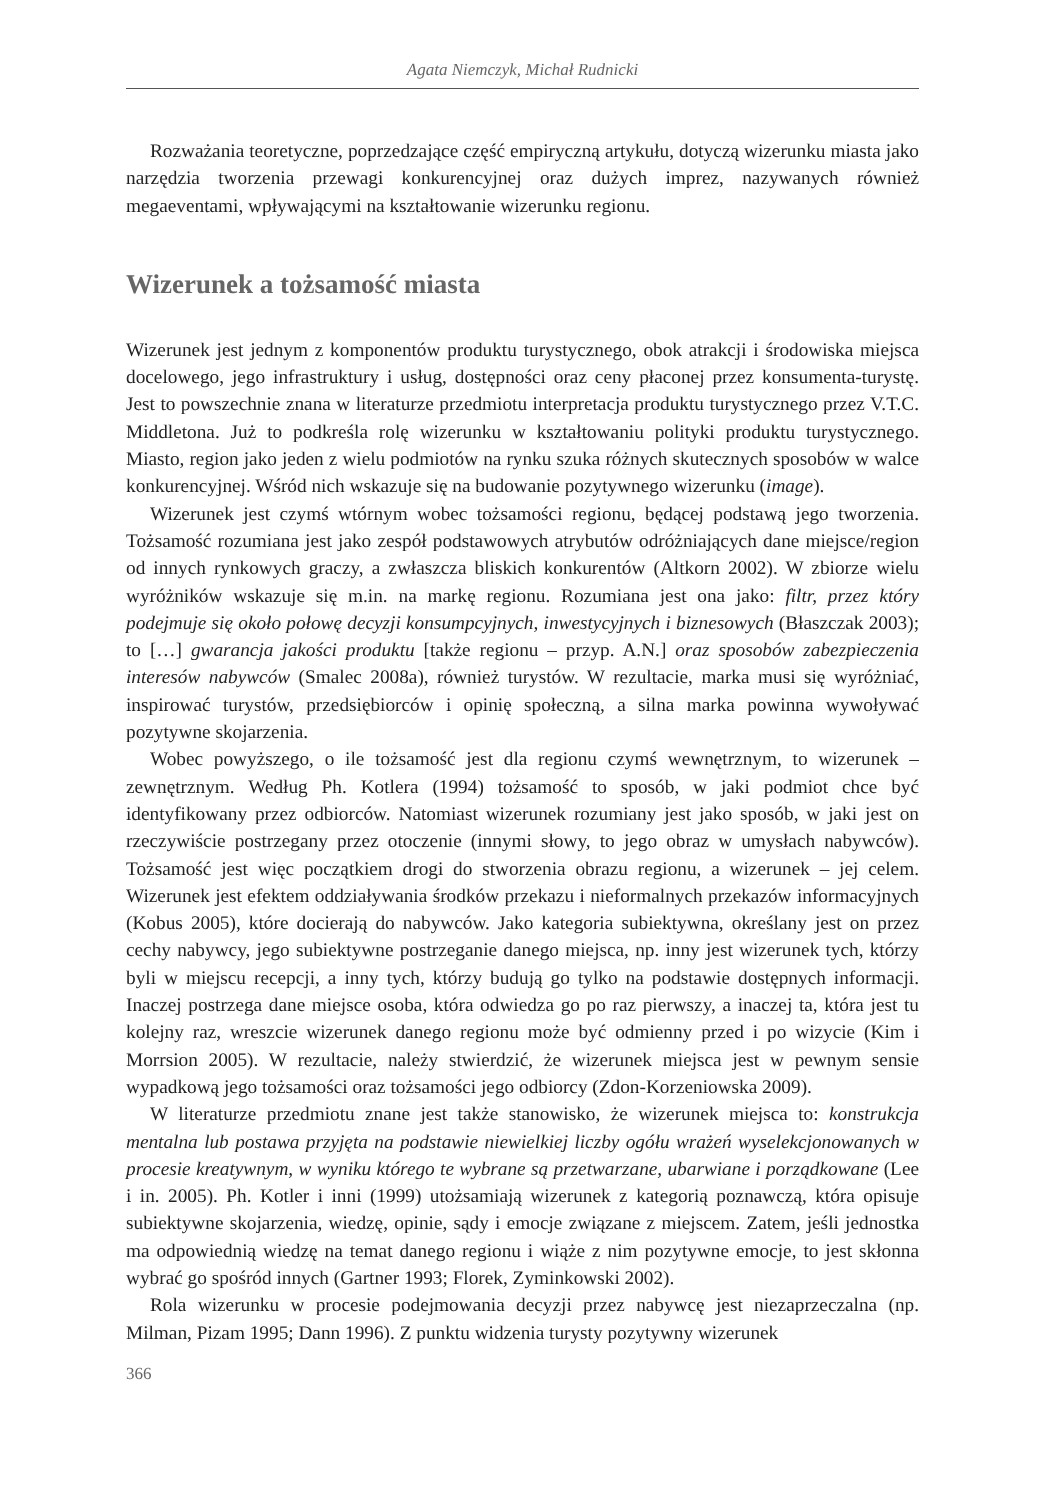Agata Niemczyk, Michał Rudnicki
Rozważania teoretyczne, poprzedzające część empiryczną artykułu, dotyczą wizerunku miasta jako narzędzia tworzenia przewagi konkurencyjnej oraz dużych imprez, nazywanych również megaeventami, wpływającymi na kształtowanie wizerunku regionu.
Wizerunek a tożsamość miasta
Wizerunek jest jednym z komponentów produktu turystycznego, obok atrakcji i środowiska miejsca docelowego, jego infrastruktury i usług, dostępności oraz ceny płaconej przez konsumenta-turystę. Jest to powszechnie znana w literaturze przedmiotu interpretacja produktu turystycznego przez V.T.C. Middletona. Już to podkreśla rolę wizerunku w kształtowaniu polityki produktu turystycznego. Miasto, region jako jeden z wielu podmiotów na rynku szuka różnych skutecznych sposobów w walce konkurencyjnej. Wśród nich wskazuje się na budowanie pozytywnego wizerunku (image).
Wizerunek jest czymś wtórnym wobec tożsamości regionu, będącej podstawą jego tworzenia. Tożsamość rozumiana jest jako zespół podstawowych atrybutów odróżniających dane miejsce/region od innych rynkowych graczy, a zwłaszcza bliskich konkurentów (Altkorn 2002). W zbiorze wielu wyróżników wskazuje się m.in. na markę regionu. Rozumiana jest ona jako: filtr, przez który podejmuje się około połowę decyzji konsumpcyjnych, inwestycyjnych i biznesowych (Błaszczak 2003); to […] gwarancja jakości produktu [także regionu – przyp. A.N.] oraz sposobów zabezpieczenia interesów nabywców (Smalec 2008a), również turystów. W rezultacie, marka musi się wyróżniać, inspirować turystów, przedsiębiorców i opinię społeczną, a silna marka powinna wywoływać pozytywne skojarzenia.
Wobec powyższego, o ile tożsamość jest dla regionu czymś wewnętrznym, to wizerunek – zewnętrznym. Według Ph. Kotlera (1994) tożsamość to sposób, w jaki podmiot chce być identyfikowany przez odbiorców. Natomiast wizerunek rozumiany jest jako sposób, w jaki jest on rzeczywiście postrzegany przez otoczenie (innymi słowy, to jego obraz w umysłach nabywców). Tożsamość jest więc początkiem drogi do stworzenia obrazu regionu, a wizerunek – jej celem. Wizerunek jest efektem oddziaływania środków przekazu i nieformalnych przekazów informacyjnych (Kobus 2005), które docierają do nabywców. Jako kategoria subiektywna, określany jest on przez cechy nabywcy, jego subiektywne postrzeganie danego miejsca, np. inny jest wizerunek tych, którzy byli w miejscu recepcji, a inny tych, którzy budują go tylko na podstawie dostępnych informacji. Inaczej postrzega dane miejsce osoba, która odwiedza go po raz pierwszy, a inaczej ta, która jest tu kolejny raz, wreszcie wizerunek danego regionu może być odmienny przed i po wizycie (Kim i Morrsion 2005). W rezultacie, należy stwierdzić, że wizerunek miejsca jest w pewnym sensie wypadkową jego tożsamości oraz tożsamości jego odbiorcy (Zdon-Korzeniowska 2009).
W literaturze przedmiotu znane jest także stanowisko, że wizerunek miejsca to: konstrukcja mentalna lub postawa przyjęta na podstawie niewielkiej liczby ogółu wrażeń wyselekcjonowanych w procesie kreatywnym, w wyniku którego te wybrane są przetwarzane, ubarwiane i porządkowane (Lee i in. 2005). Ph. Kotler i inni (1999) utożsamiają wizerunek z kategorią poznawczą, która opisuje subiektywne skojarzenia, wiedzę, opinie, sądy i emocje związane z miejscem. Zatem, jeśli jednostka ma odpowiednią wiedzę na temat danego regionu i wiąże z nim pozytywne emocje, to jest skłonna wybrać go spośród innych (Gartner 1993; Florek, Zyminkowski 2002).
Rola wizerunku w procesie podejmowania decyzji przez nabywcę jest niezaprzeczalna (np. Milman, Pizam 1995; Dann 1996). Z punktu widzenia turysty pozytywny wizerunek
366